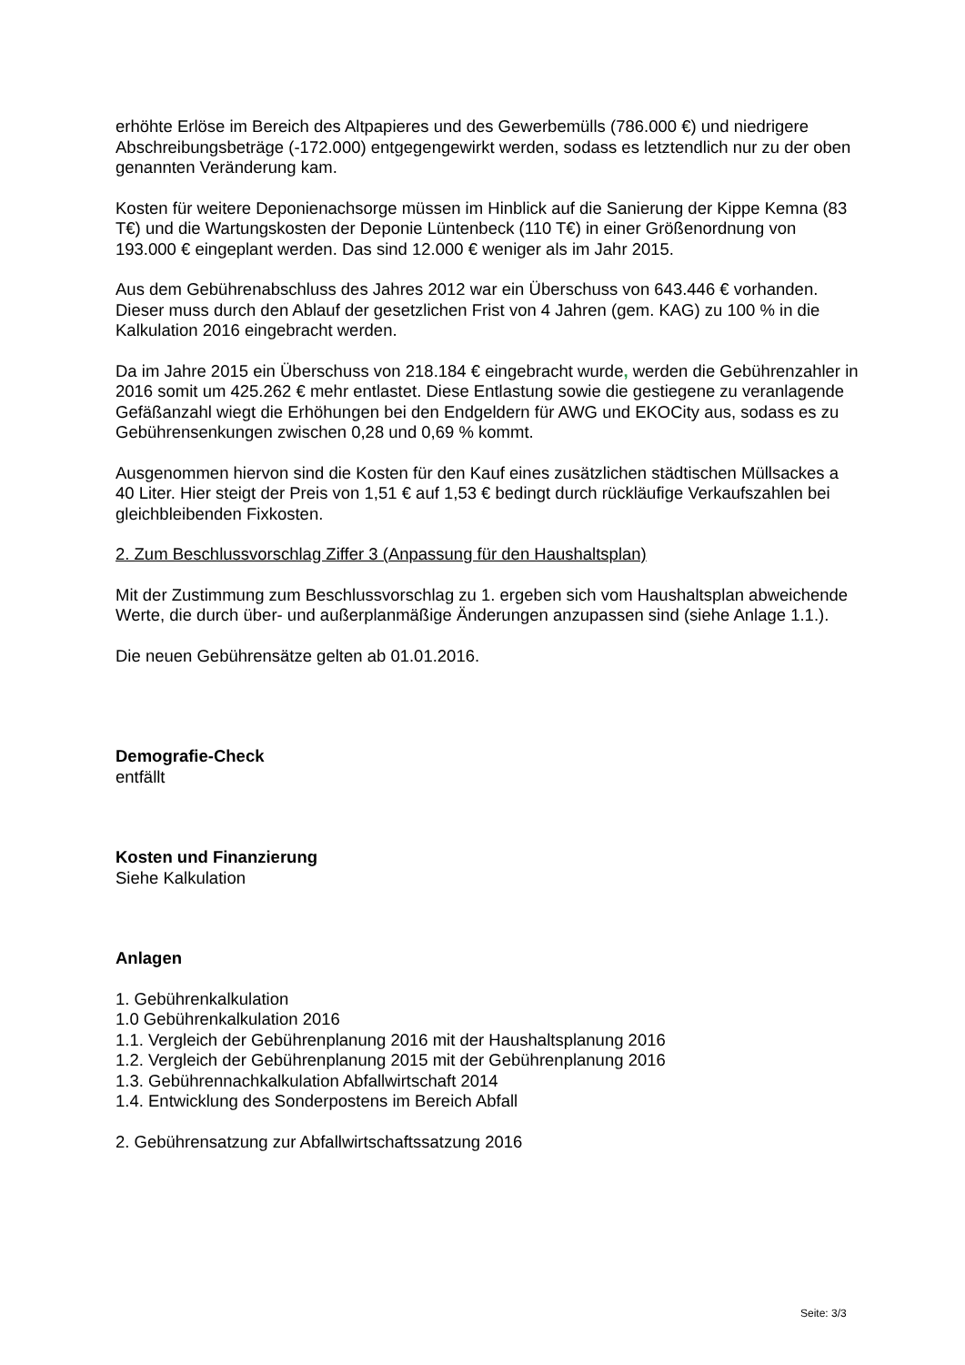erhöhte Erlöse im Bereich des Altpapieres und des Gewerbemülls (786.000 €) und niedrigere Abschreibungsbeträge (-172.000) entgegengewirkt werden, sodass es letztendlich nur zu der oben genannten Veränderung kam.
Kosten für weitere Deponienachsorge müssen im Hinblick auf die Sanierung der Kippe Kemna (83 T€) und die Wartungskosten der Deponie Lüntenbeck (110 T€) in einer Größenordnung von 193.000 € eingeplant werden. Das sind 12.000 € weniger als im Jahr 2015.
Aus dem Gebührenabschluss des Jahres 2012 war ein Überschuss von 643.446 € vorhanden. Dieser muss durch den Ablauf der gesetzlichen Frist von 4 Jahren (gem. KAG) zu 100 % in die Kalkulation 2016 eingebracht werden.
Da im Jahre 2015 ein Überschuss von 218.184 € eingebracht wurde, werden die Gebührenzahler in 2016 somit um 425.262 € mehr entlastet. Diese Entlastung sowie die gestiegene zu veranlagende Gefäßanzahl wiegt die Erhöhungen bei den Endgeldern für AWG und EKOCity aus, sodass es zu Gebührensenkungen zwischen 0,28 und 0,69 % kommt.
Ausgenommen hiervon sind die Kosten für den Kauf eines zusätzlichen städtischen Müllsackes a 40 Liter. Hier steigt der Preis von 1,51 € auf 1,53 € bedingt durch rückläufige Verkaufszahlen bei gleichbleibenden Fixkosten.
2. Zum Beschlussvorschlag Ziffer 3 (Anpassung für den Haushaltsplan)
Mit der Zustimmung zum Beschlussvorschlag zu 1. ergeben sich vom Haushaltsplan abweichende Werte, die durch über- und außerplanmäßige Änderungen anzupassen sind (siehe Anlage 1.1.).
Die neuen Gebührensätze gelten ab 01.01.2016.
Demografie-Check
entfällt
Kosten und Finanzierung
Siehe Kalkulation
Anlagen
1. Gebührenkalkulation
1.0 Gebührenkalkulation 2016
1.1. Vergleich der Gebührenplanung 2016 mit der Haushaltsplanung 2016
1.2. Vergleich der Gebührenplanung 2015 mit der Gebührenplanung 2016
1.3. Gebührennachkalkulation Abfallwirtschaft 2014
1.4. Entwicklung des Sonderpostens im Bereich Abfall
2. Gebührensatzung zur Abfallwirtschaftssatzung 2016
Seite: 3/3